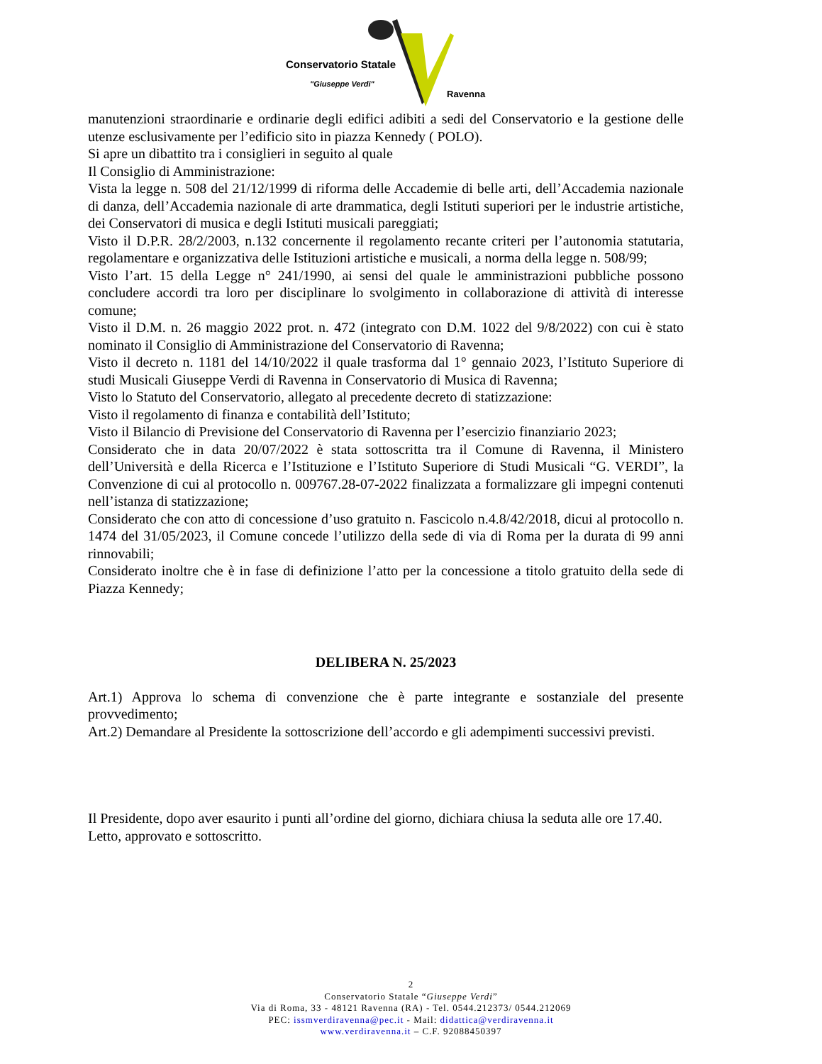Conservatorio Statale
"Giuseppe Verdi"
Ravenna
manutenzioni straordinarie e ordinarie degli edifici adibiti a sedi del Conservatorio e la gestione delle utenze esclusivamente per l’edificio sito in piazza Kennedy ( POLO).
Si apre un dibattito tra i consiglieri in seguito al quale
Il Consiglio di Amministrazione:
Vista la legge n. 508 del 21/12/1999 di riforma delle Accademie di belle arti, dell’Accademia nazionale di danza, dell’Accademia nazionale di arte drammatica, degli Istituti superiori per le industrie artistiche, dei Conservatori di musica e degli Istituti musicali pareggiati;
Visto il D.P.R. 28/2/2003, n.132 concernente il regolamento recante criteri per l’autonomia statutaria, regolamentare e organizzativa delle Istituzioni artistiche e musicali, a norma della legge n. 508/99;
Visto l’art. 15 della Legge n° 241/1990, ai sensi del quale le amministrazioni pubbliche possono concludere accordi tra loro per disciplinare lo svolgimento in collaborazione di attività di interesse comune;
Visto il D.M. n. 26 maggio 2022 prot. n. 472 (integrato con D.M. 1022 del 9/8/2022) con cui è stato nominato il Consiglio di Amministrazione del Conservatorio di Ravenna;
Visto il decreto n. 1181 del 14/10/2022 il quale trasforma dal 1° gennaio 2023, l’Istituto Superiore di studi Musicali Giuseppe Verdi di Ravenna in Conservatorio di Musica di Ravenna;
Visto lo Statuto del Conservatorio, allegato al precedente decreto di statizzazione:
Visto il regolamento di finanza e contabilità dell’Istituto;
Visto il Bilancio di Previsione del Conservatorio di Ravenna per l’esercizio finanziario 2023;
Considerato che in data 20/07/2022 è stata sottoscritta tra il Comune di Ravenna, il Ministero dell’Università e della Ricerca e l’Istituzione e l’Istituto Superiore di Studi Musicali “G. VERDI”, la Convenzione di cui al protocollo n. 009767.28-07-2022 finalizzata a formalizzare gli impegni contenuti nell’istanza di statizzazione;
Considerato che con atto di concessione d’uso gratuito n. Fascicolo n.4.8/42/2018, dicui al protocollo n. 1474 del 31/05/2023, il Comune concede l’utilizzo della sede di via di Roma per la durata di 99 anni rinnovabili;
Considerato inoltre che è in fase di definizione l’atto per la concessione a titolo gratuito della sede di Piazza Kennedy;
DELIBERA N. 25/2023
Art.1) Approva lo schema di convenzione che è parte integrante e sostanziale del presente provvedimento;
Art.2) Demandare al Presidente la sottoscrizione dell’accordo e gli adempimenti successivi previsti.
Il Presidente, dopo aver esaurito i punti all’ordine del giorno, dichiara chiusa la seduta alle ore 17.40.
Letto, approvato e sottoscritto.
2
Conservatorio Statale “Giuseppe Verdi”
Via di Roma, 33 - 48121 Ravenna (RA) - Tel. 0544.212373/ 0544.212069
PEC: issmverdiravenna@pec.it - Mail: didattica@verdiravenna.it
www.verdiravenna.it – C.F. 92088450397